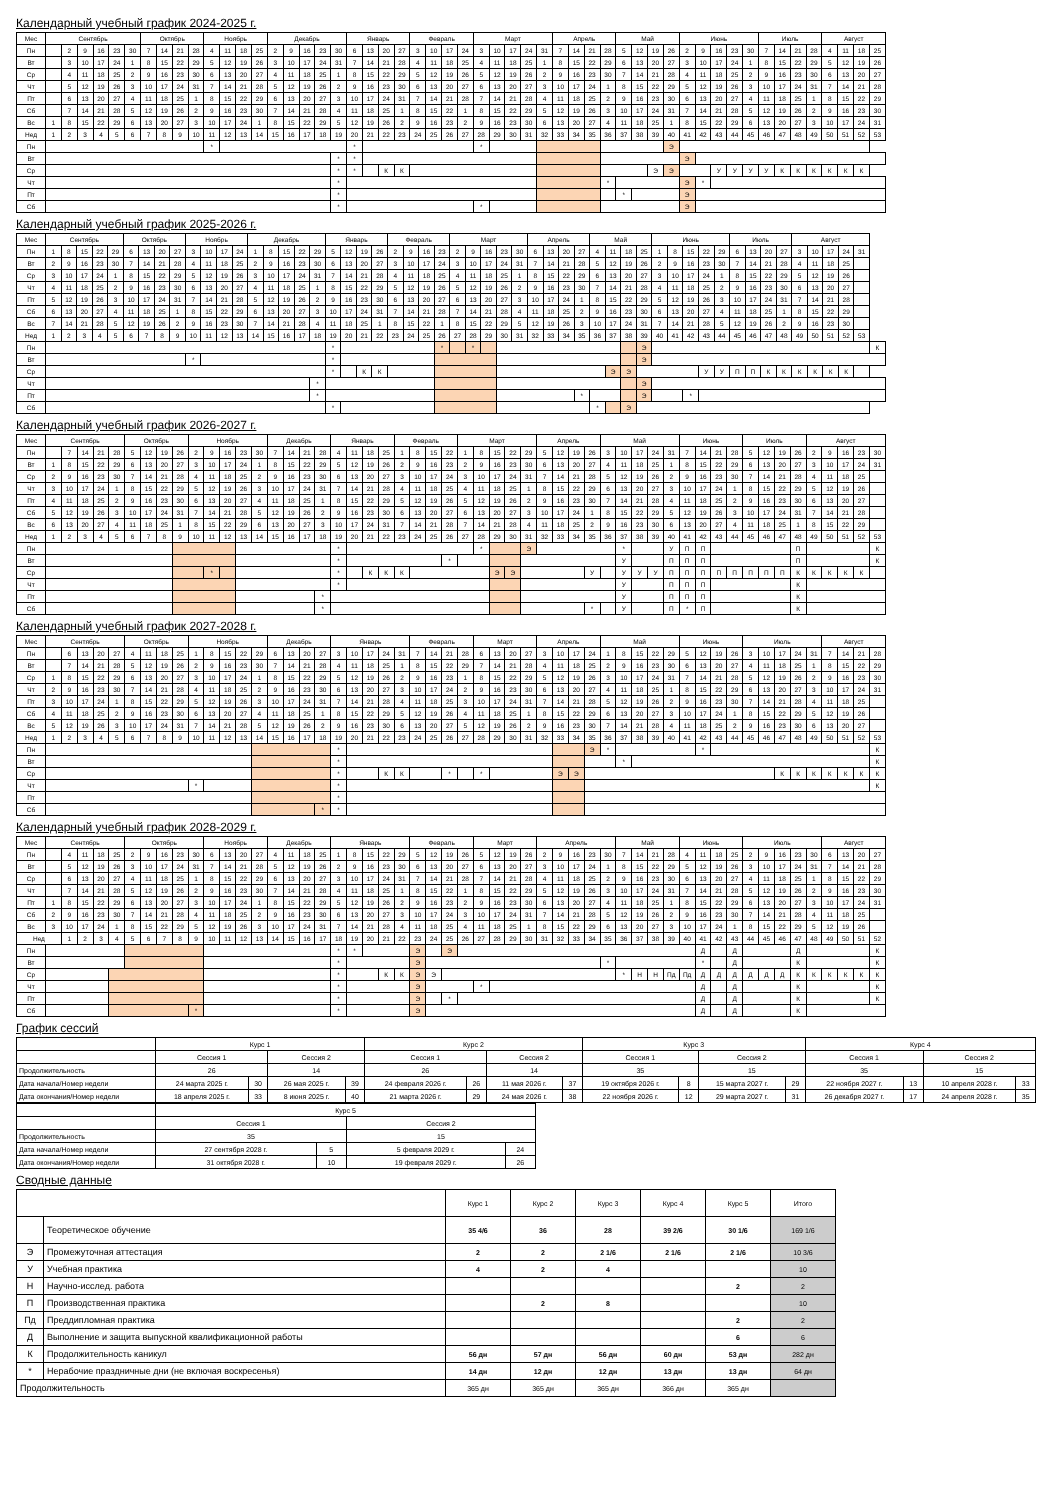Календарный учебный график 2024-2025 г.
| Мес | Сентябрь | | | | | | Октябрь | | | | Ноябрь | | | | Декабрь | | | | | Январь | | | | Февраль | | | | Март | | | | | Апрель | | | | Май | | | | Июнь | | | | | Июль | | | | Август | | | |
| Пн | | 2 | 9 | 16 | 23 | 30 | 7 | 14 | 21 | 28 | 4 | 11 | 18 | 25 | 2 | 9 | 16 | 23 | 30 | 6 | 13 | 20 | 27 | 3 | 10 | 17 | 24 | 3 | 10 | 17 | 24 | 31 | 7 | 14 | 21 | 28 | 5 | 12 | 19 | 26 | 2 | 9 | 16 | 23 | 30 | 7 | 14 | 21 | 28 | 4 | 11 | 18 | 25 |
| Вт | | 3 | 10 | 17 | 24 | 1 | 8 | 15 | 22 | 29 | 5 | 12 | 19 | 26 | 3 | 10 | 17 | 24 | 31 | 7 | 14 | 21 | 28 | 4 | 11 | 18 | 25 | 4 | 11 | 18 | 25 | 1 | 8 | 15 | 22 | 29 | 6 | 13 | 20 | 27 | 3 | 10 | 17 | 24 | 1 | 8 | 15 | 22 | 29 | 5 | 12 | 19 | 26 |
| Ср | | 4 | 11 | 18 | 25 | 2 | 9 | 16 | 23 | 30 | 6 | 13 | 20 | 27 | 4 | 11 | 18 | 25 | 1 | 8 | 15 | 22 | 29 | 5 | 12 | 19 | 26 | 5 | 12 | 19 | 26 | 2 | 9 | 16 | 23 | 30 | 7 | 14 | 21 | 28 | 4 | 11 | 18 | 25 | 2 | 9 | 16 | 23 | 30 | 6 | 13 | 20 | 27 |
| Чт | | 5 | 12 | 19 | 26 | 3 | 10 | 17 | 24 | 31 | 7 | 14 | 21 | 28 | 5 | 12 | 19 | 26 | 2 | 9 | 16 | 23 | 30 | 6 | 13 | 20 | 27 | 6 | 13 | 20 | 27 | 3 | 10 | 17 | 24 | 1 | 8 | 15 | 22 | 29 | 5 | 12 | 19 | 26 | 3 | 10 | 17 | 24 | 31 | 7 | 14 | 21 | 28 |
| Пт | | 6 | 13 | 20 | 27 | 4 | 11 | 18 | 25 | 1 | 8 | 15 | 22 | 29 | 6 | 13 | 20 | 27 | 3 | 10 | 17 | 24 | 31 | 7 | 14 | 21 | 28 | 7 | 14 | 21 | 28 | 4 | 11 | 18 | 25 | 2 | 9 | 16 | 23 | 30 | 6 | 13 | 20 | 27 | 4 | 11 | 18 | 25 | 1 | 8 | 15 | 22 | 29 |
| Сб | | 7 | 14 | 21 | 28 | 5 | 12 | 19 | 26 | 2 | 9 | 16 | 23 | 30 | 7 | 14 | 21 | 28 | 4 | 11 | 18 | 25 | 1 | 8 | 15 | 22 | 1 | 8 | 15 | 22 | 29 | 5 | 12 | 19 | 26 | 3 | 10 | 17 | 24 | 31 | 7 | 14 | 21 | 28 | 5 | 12 | 19 | 26 | 2 | 9 | 16 | 23 | 30 |
| Вс | 1 | 8 | 15 | 22 | 29 | 6 | 13 | 20 | 27 | 3 | 10 | 17 | 24 | 1 | 8 | 15 | 22 | 29 | 5 | 12 | 19 | 26 | 2 | 9 | 16 | 23 | 2 | 9 | 16 | 23 | 30 | 6 | 13 | 20 | 27 | 4 | 11 | 18 | 25 | 1 | 8 | 15 | 22 | 29 | 6 | 13 | 20 | 27 | 3 | 10 | 17 | 24 | 31 |
| Нед | 1 | 2 | 3 | 4 | 5 | 6 | 7 | 8 | 9 | 10 | 11 | 12 | 13 | 14 | 15 | 16 | 17 | 18 | 19 | 20 | 21 | 22 | 23 | 24 | 25 | 26 | 27 | 28 | 29 | 30 | 31 | 32 | 33 | 34 | 35 | 36 | 37 | 38 | 39 | 40 | 41 | 42 | 43 | 44 | 45 | 46 | 47 | 48 | 49 | 50 | 51 | 52 | 53 |
| Пн | | | | | | | | | | | * | | | | | | | | | * | | | | | | | | * | | | | | | | | | | | | Э | | | | | | | | | | | | | |
| Вт | | | | | | | | | | | | | | | | | | | * | * | | | | | | | | | | | | | | | | | | | | | Э | | | | | | | | | | | | |
| Ср | | | | | | | | | | | | | | | | | | | * | * | | К | К | | | | | | | | | | | | | | | | Э | Э | | | У | У | У | У | К | К | К | К | К | К | |
| Чт | | | | | | | | | | | | | | | | | | | * | | | | | | | | | | | | | | | | | * | | | | | Э | * | | | | | | | | | | | |
| Пт | | | | | | | | | | | | | | | | | | | * | | | | | | | | | | | | | | | | | | * | | | | Э | | | | | | | | | | | | |
| Сб | | | | | | | | | | | | | | | | | | | * | | | | | | | | | * | | | | | | | | | | | | | Э | | | | | | | | | | | | |
Календарный учебный график 2025-2026 г.
| Мес | Сентябрь | | | | | Октябрь | | | | Ноябрь | | | | Декабрь | | | | | Январь | | | | Февраль | | | | Март | | | | | Апрель | | | | Май | | | | Июнь | | | | | Июль | | | | Август | | | | | |
| Пн | 1 | 8 | 15 | 22 | 29 | 6 | 13 | 20 | 27 | 3 | 10 | 17 | 24 | 1 | 8 | 15 | 22 | 29 | 5 | 12 | 19 | 26 | 2 | 9 | 16 | 23 | 2 | 9 | 16 | 23 | 30 | 6 | 13 | 20 | 27 | 4 | 11 | 18 | 25 | 1 | 8 | 15 | 22 | 29 | 6 | 13 | 20 | 27 | 3 | 10 | 17 | 24 | 31 | |
| Вт | 2 | 9 | 16 | 23 | 30 | 7 | 14 | 21 | 28 | 4 | 11 | 18 | 25 | 2 | 9 | 16 | 23 | 30 | 6 | 13 | 20 | 27 | 3 | 10 | 17 | 24 | 3 | 10 | 17 | 24 | 31 | 7 | 14 | 21 | 28 | 5 | 12 | 19 | 26 | 2 | 9 | 16 | 23 | 30 | 7 | 14 | 21 | 28 | 4 | 11 | 18 | 25 | | |
| Ср | 3 | 10 | 17 | 24 | 1 | 8 | 15 | 22 | 29 | 5 | 12 | 19 | 26 | 3 | 10 | 17 | 24 | 31 | 7 | 14 | 21 | 28 | 4 | 11 | 18 | 25 | 4 | 11 | 18 | 25 | 1 | 8 | 15 | 22 | 29 | 6 | 13 | 20 | 27 | 3 | 10 | 17 | 24 | 1 | 8 | 15 | 22 | 29 | 5 | 12 | 19 | 26 | | |
| Чт | 4 | 11 | 18 | 25 | 2 | 9 | 16 | 23 | 30 | 6 | 13 | 20 | 27 | 4 | 11 | 18 | 25 | 1 | 8 | 15 | 22 | 29 | 5 | 12 | 19 | 26 | 5 | 12 | 19 | 26 | 2 | 9 | 16 | 23 | 30 | 7 | 14 | 21 | 28 | 4 | 11 | 18 | 25 | 2 | 9 | 16 | 23 | 30 | 6 | 13 | 20 | 27 | | |
| Пт | 5 | 12 | 19 | 26 | 3 | 10 | 17 | 24 | 31 | 7 | 14 | 21 | 28 | 5 | 12 | 19 | 26 | 2 | 9 | 16 | 23 | 30 | 6 | 13 | 20 | 27 | 6 | 13 | 20 | 27 | 3 | 10 | 17 | 24 | 1 | 8 | 15 | 22 | 29 | 5 | 12 | 19 | 26 | 3 | 10 | 17 | 24 | 31 | 7 | 14 | 21 | 28 | | |
| Сб | 6 | 13 | 20 | 27 | 4 | 11 | 18 | 25 | 1 | 8 | 15 | 22 | 29 | 6 | 13 | 20 | 27 | 3 | 10 | 17 | 24 | 31 | 7 | 14 | 21 | 28 | 7 | 14 | 21 | 28 | 4 | 11 | 18 | 25 | 2 | 9 | 16 | 23 | 30 | 6 | 13 | 20 | 27 | 4 | 11 | 18 | 25 | 1 | 8 | 15 | 22 | 29 | | |
| Вс | 7 | 14 | 21 | 28 | 5 | 12 | 19 | 26 | 2 | 9 | 16 | 23 | 30 | 7 | 14 | 21 | 28 | 4 | 11 | 18 | 25 | 1 | 8 | 15 | 22 | 1 | 8 | 15 | 22 | 29 | 5 | 12 | 19 | 26 | 3 | 10 | 17 | 24 | 31 | 7 | 14 | 21 | 28 | 5 | 12 | 19 | 26 | 2 | 9 | 16 | 23 | 30 | | |
| Нед | 1 | 2 | 3 | 4 | 5 | 6 | 7 | 8 | 9 | 10 | 11 | 12 | 13 | 14 | 15 | 16 | 17 | 18 | 19 | 20 | 21 | 22 | 23 | 24 | 25 | 26 | 27 | 28 | 29 | 30 | 31 | 32 | 33 | 34 | 35 | 36 | 37 | 38 | 39 | 40 | 41 | 42 | 43 | 44 | 45 | 46 | 47 | 48 | 49 | 50 | 51 | 52 | 53 | |
| Пн | | | | | | | | | | | | | | | | | | | * | | | | | | | * | | * | | | | | | | | | | | Э | | | | | | | | | | | | | | | К |
| Вт | | | | | | | | | | * | | | | | | | | | * | | | | | | | | | | | | | | | | | | | | Э | | | | | | | | | | | | | | | |
| Ср | | | | | | | | | | | | | | | | | | | * | | К | К | | | | | | | | | | | | | | | Э | Э | | | | | У | У | П | П | К | К | К | К | К | К | | |
| Чт | | | | | | | | | | | | | | | | | | * | | | | | | | | | | | | | | | | | | | | | Э | | | | | | | | | | | | | | | |
| Пт | | | | | | | | | | | | | | | | | | * | | | | | | | | | | | | | | | | | * | | | | Э | | | * | | | | | | | | | | | | |
| Сб | | | | | | | | | | | | | | | | | | | * | | | | | | | | | | | | | | | | | * | | Э | | | | | | | | | | | | | | | | |
Календарный учебный график 2026-2027 г.
| Мес | Сентябрь | | | | | Октябрь | | | | Ноябрь | | | | | Декабрь | | | | Январь | | | | Февраль | | | | Март | | | | | Апрель | | | | Май | | | | | Июнь | | | | Июль | | | | Август | | | | |
| Пн | | 7 | 14 | 21 | 28 | 5 | 12 | 19 | 26 | 2 | 9 | 16 | 23 | 30 | 7 | 14 | 21 | 28 | 4 | 11 | 18 | 25 | 1 | 8 | 15 | 22 | 1 | 8 | 15 | 22 | 29 | 5 | 12 | 19 | 26 | 3 | 10 | 17 | 24 | 31 | 7 | 14 | 21 | 28 | 5 | 12 | 19 | 26 | 2 | 9 | 16 | 23 | 30 |
| Вт | 1 | 8 | 15 | 22 | 29 | 6 | 13 | 20 | 27 | 3 | 10 | 17 | 24 | 1 | 8 | 15 | 22 | 29 | 5 | 12 | 19 | 26 | 2 | 9 | 16 | 23 | 2 | 9 | 16 | 23 | 30 | 6 | 13 | 20 | 27 | 4 | 11 | 18 | 25 | 1 | 8 | 15 | 22 | 29 | 6 | 13 | 20 | 27 | 3 | 10 | 17 | 24 | 31 |
| Ср | 2 | 9 | 16 | 23 | 30 | 7 | 14 | 21 | 28 | 4 | 11 | 18 | 25 | 2 | 9 | 16 | 23 | 30 | 6 | 13 | 20 | 27 | 3 | 10 | 17 | 24 | 3 | 10 | 17 | 24 | 31 | 7 | 14 | 21 | 28 | 5 | 12 | 19 | 26 | 2 | 9 | 16 | 23 | 30 | 7 | 14 | 21 | 28 | 4 | 11 | 18 | 25 | |
| Чт | 3 | 10 | 17 | 24 | 1 | 8 | 15 | 22 | 29 | 5 | 12 | 19 | 26 | 3 | 10 | 17 | 24 | 31 | 7 | 14 | 21 | 28 | 4 | 11 | 18 | 25 | 4 | 11 | 18 | 25 | 1 | 8 | 15 | 22 | 29 | 6 | 13 | 20 | 27 | 3 | 10 | 17 | 24 | 1 | 8 | 15 | 22 | 29 | 5 | 12 | 19 | 26 | |
| Пт | 4 | 11 | 18 | 25 | 2 | 9 | 16 | 23 | 30 | 6 | 13 | 20 | 27 | 4 | 11 | 18 | 25 | 1 | 8 | 15 | 22 | 29 | 5 | 12 | 19 | 26 | 5 | 12 | 19 | 26 | 2 | 9 | 16 | 23 | 30 | 7 | 14 | 21 | 28 | 4 | 11 | 18 | 25 | 2 | 9 | 16 | 23 | 30 | 6 | 13 | 20 | 27 | |
| Сб | 5 | 12 | 19 | 26 | 3 | 10 | 17 | 24 | 31 | 7 | 14 | 21 | 28 | 5 | 12 | 19 | 26 | 2 | 9 | 16 | 23 | 30 | 6 | 13 | 20 | 27 | 6 | 13 | 20 | 27 | 3 | 10 | 17 | 24 | 1 | 8 | 15 | 22 | 29 | 5 | 12 | 19 | 26 | 3 | 10 | 17 | 24 | 31 | 7 | 14 | 21 | 28 | |
| Вс | 6 | 13 | 20 | 27 | 4 | 11 | 18 | 25 | 1 | 8 | 15 | 22 | 29 | 6 | 13 | 20 | 27 | 3 | 10 | 17 | 24 | 31 | 7 | 14 | 21 | 28 | 7 | 14 | 21 | 28 | 4 | 11 | 18 | 25 | 2 | 9 | 16 | 23 | 30 | 6 | 13 | 20 | 27 | 4 | 11 | 18 | 25 | 1 | 8 | 15 | 22 | 29 | |
| Нед | 1 | 2 | 3 | 4 | 5 | 6 | 7 | 8 | 9 | 10 | 11 | 12 | 13 | 14 | 15 | 16 | 17 | 18 | 19 | 20 | 21 | 22 | 23 | 24 | 25 | 26 | 27 | 28 | 29 | 30 | 31 | 32 | 33 | 34 | 35 | 36 | 37 | 38 | 39 | 40 | 41 | 42 | 43 | 44 | 45 | 46 | 47 | 48 | 49 | 50 | 51 | 52 | 53 |
| Пн | | | | | | | | | | | | | | | | | | | * | | | | | | | | | * | | | Э | | | | | | * | | | У | П | П | | | | | | П | | | | | К |
| Вт | | | | | | | | | | | | | | | | | | | * | | | | | | | * | | | | | | | | | | | У | | | П | П | П | | | | | | П | | | | | К |
| Ср | | | | | | | | | | | * | | | | | | | | * | | К | К | К | | | | | | Э | Э | | | | | У | | У | У | У | П | П | П | П | П | П | П | П | К | К | К | К | К | |
| Чт | | | | | | | | | | | | | | | | | | | * | | | | | | | | | | | | | | | | | | У | | | П | П | П | | | | | | К | | | | | |
| Пт | | | | | | | | | | | | | | | | | | * | | | | | | | | | | | | | | | | | | | У | | | П | П | П | | | | | | К | | | | | |
| Сб | | | | | | | | | | | | | | | | | | * | | | | | | | | | | | | | | | | | * | | У | | | П | * | П | | | | | | К | | | | | |
Календарный учебный график 2027-2028 г.
| Мес | Сентябрь | | | | | Октябрь | | | | Ноябрь | | | | | Декабрь | | | | Январь | | | | | Февраль | | | | Март | | | | Апрель | | | | Май | | | | | Июнь | | | | Июль | | | | | Август | | | |
| Пн | | 6 | 13 | 20 | 27 | 4 | 11 | 18 | 25 | 1 | 8 | 15 | 22 | 29 | 6 | 13 | 20 | 27 | 3 | 10 | 17 | 24 | 31 | 7 | 14 | 21 | 28 | 6 | 13 | 20 | 27 | 3 | 10 | 17 | 24 | 1 | 8 | 15 | 22 | 29 | 5 | 12 | 19 | 26 | 3 | 10 | 17 | 24 | 31 | 7 | 14 | 21 | 28 |
| Вт | | 7 | 14 | 21 | 28 | 5 | 12 | 19 | 26 | 2 | 9 | 16 | 23 | 30 | 7 | 14 | 21 | 28 | 4 | 11 | 18 | 25 | 1 | 8 | 15 | 22 | 29 | 7 | 14 | 21 | 28 | 4 | 11 | 18 | 25 | 2 | 9 | 16 | 23 | 30 | 6 | 13 | 20 | 27 | 4 | 11 | 18 | 25 | 1 | 8 | 15 | 22 | 29 |
| Ср | 1 | 8 | 15 | 22 | 29 | 6 | 13 | 20 | 27 | 3 | 10 | 17 | 24 | 1 | 8 | 15 | 22 | 29 | 5 | 12 | 19 | 26 | 2 | 9 | 16 | 23 | 1 | 8 | 15 | 22 | 29 | 5 | 12 | 19 | 26 | 3 | 10 | 17 | 24 | 31 | 7 | 14 | 21 | 28 | 5 | 12 | 19 | 26 | 2 | 9 | 16 | 23 | 30 |
| Чт | 2 | 9 | 16 | 23 | 30 | 7 | 14 | 21 | 28 | 4 | 11 | 18 | 25 | 2 | 9 | 16 | 23 | 30 | 6 | 13 | 20 | 27 | 3 | 10 | 17 | 24 | 2 | 9 | 16 | 23 | 30 | 6 | 13 | 20 | 27 | 4 | 11 | 18 | 25 | 1 | 8 | 15 | 22 | 29 | 6 | 13 | 20 | 27 | 3 | 10 | 17 | 24 | 31 |
| Пт | 3 | 10 | 17 | 24 | 1 | 8 | 15 | 22 | 29 | 5 | 12 | 19 | 26 | 3 | 10 | 17 | 24 | 31 | 7 | 14 | 21 | 28 | 4 | 11 | 18 | 25 | 3 | 10 | 17 | 24 | 31 | 7 | 14 | 21 | 28 | 5 | 12 | 19 | 26 | 2 | 9 | 16 | 23 | 30 | 7 | 14 | 21 | 28 | 4 | 11 | 18 | 25 | |
| Сб | 4 | 11 | 18 | 25 | 2 | 9 | 16 | 23 | 30 | 6 | 13 | 20 | 27 | 4 | 11 | 18 | 25 | 1 | 8 | 15 | 22 | 29 | 5 | 12 | 19 | 26 | 4 | 11 | 18 | 25 | 1 | 8 | 15 | 22 | 29 | 6 | 13 | 20 | 27 | 3 | 10 | 17 | 24 | 1 | 8 | 15 | 22 | 29 | 5 | 12 | 19 | 26 | |
| Вс | 5 | 12 | 19 | 26 | 3 | 10 | 17 | 24 | 31 | 7 | 14 | 21 | 28 | 5 | 12 | 19 | 26 | 2 | 9 | 16 | 23 | 30 | 6 | 13 | 20 | 27 | 5 | 12 | 19 | 26 | 2 | 9 | 16 | 23 | 30 | 7 | 14 | 21 | 28 | 4 | 11 | 18 | 25 | 2 | 9 | 16 | 23 | 30 | 6 | 13 | 20 | 27 | |
| Нед | 1 | 2 | 3 | 4 | 5 | 6 | 7 | 8 | 9 | 10 | 11 | 12 | 13 | 14 | 15 | 16 | 17 | 18 | 19 | 20 | 21 | 22 | 23 | 24 | 25 | 26 | 27 | 28 | 29 | 30 | 31 | 32 | 33 | 34 | 35 | 36 | 37 | 38 | 39 | 40 | 41 | 42 | 43 | 44 | 45 | 46 | 47 | 48 | 49 | 50 | 51 | 52 | 53 |
| Пн | | | | | | | | | | | | | | | | | | | * | | | | | | | | | | | | | | | | Э | * | | | | | | * | | | | | | | | | | | К |
| Вт | | | | | | | | | | | | | | | | | | | * | | | | | | | | | | | | | | | | | | * | | | | | | | | | | | | | | | | К |
| Ср | | | | | | | | | | | | | | | | | | | * | | | К | К | | | * | | * | | | | | Э | Э | | | | | | | | | | | | | К | К | К | К | К | К | К |
| Чт | | | | | | | | | | * | | | | | | | | | * | | | | | | | | | | | | | | | | | | | | | | | | | | | | | | | | | | К |
| Пт | | | | | | | | | | | | | | | | | | | * | | | | | | | | | | | | | | | | | | | | | | | | | | | | | | | | | | |
| Сб | | | | | | | | | | | | | | | | | | * | * | | | | | | | | | | | | | | | | | | | | | | | | | | | | | | | | | | |
Календарный учебный график 2028-2029 г.
| Мес | Сентябрь | | | | | Октябрь | | | | | Ноябрь | | | | Декабрь | | | | Январь | | | | | Февраль | | | | Март | | | | Апрель | | | | | Май | | | | Июнь | | | | Июль | | | | | Август | | | |
| Пн | | 4 | 11 | 18 | 25 | 2 | 9 | 16 | 23 | 30 | 6 | 13 | 20 | 27 | 4 | 11 | 18 | 25 | 1 | 8 | 15 | 22 | 29 | 5 | 12 | 19 | 26 | 5 | 12 | 19 | 26 | 2 | 9 | 16 | 23 | 30 | 7 | 14 | 21 | 28 | 4 | 11 | 18 | 25 | 2 | 9 | 16 | 23 | 30 | 6 | 13 | 20 | 27 |
| Вт | | 5 | 12 | 19 | 26 | 3 | 10 | 17 | 24 | 31 | 7 | 14 | 21 | 28 | 5 | 12 | 19 | 26 | 2 | 9 | 16 | 23 | 30 | 6 | 13 | 20 | 27 | 6 | 13 | 20 | 27 | 3 | 10 | 17 | 24 | 1 | 8 | 15 | 22 | 29 | 5 | 12 | 19 | 26 | 3 | 10 | 17 | 24 | 31 | 7 | 14 | 21 | 28 |
| Ср | | 6 | 13 | 20 | 27 | 4 | 11 | 18 | 25 | 1 | 8 | 15 | 22 | 29 | 6 | 13 | 20 | 27 | 3 | 10 | 17 | 24 | 31 | 7 | 14 | 21 | 28 | 7 | 14 | 21 | 28 | 4 | 11 | 18 | 25 | 2 | 9 | 16 | 23 | 30 | 6 | 13 | 20 | 27 | 4 | 11 | 18 | 25 | 1 | 8 | 15 | 22 | 29 |
| Чт | | 7 | 14 | 21 | 28 | 5 | 12 | 19 | 26 | 2 | 9 | 16 | 23 | 30 | 7 | 14 | 21 | 28 | 4 | 11 | 18 | 25 | 1 | 8 | 15 | 22 | 1 | 8 | 15 | 22 | 29 | 5 | 12 | 19 | 26 | 3 | 10 | 17 | 24 | 31 | 7 | 14 | 21 | 28 | 5 | 12 | 19 | 26 | 2 | 9 | 16 | 23 | 30 |
| Пт | 1 | 8 | 15 | 22 | 29 | 6 | 13 | 20 | 27 | 3 | 10 | 17 | 24 | 1 | 8 | 15 | 22 | 29 | 5 | 12 | 19 | 26 | 2 | 9 | 16 | 23 | 2 | 9 | 16 | 23 | 30 | 6 | 13 | 20 | 27 | 4 | 11 | 18 | 25 | 1 | 8 | 15 | 22 | 29 | 6 | 13 | 20 | 27 | 3 | 10 | 17 | 24 | 31 |
| Сб | 2 | 9 | 16 | 23 | 30 | 7 | 14 | 21 | 28 | 4 | 11 | 18 | 25 | 2 | 9 | 16 | 23 | 30 | 6 | 13 | 20 | 27 | 3 | 10 | 17 | 24 | 3 | 10 | 17 | 24 | 31 | 7 | 14 | 21 | 28 | 5 | 12 | 19 | 26 | 2 | 9 | 16 | 23 | 30 | 7 | 14 | 21 | 28 | 4 | 11 | 18 | 25 | |
| Вс | 3 | 10 | 17 | 24 | 1 | 8 | 15 | 22 | 29 | 5 | 12 | 19 | 26 | 3 | 10 | 17 | 24 | 31 | 7 | 14 | 21 | 28 | 4 | 11 | 18 | 25 | 4 | 11 | 18 | 25 | 1 | 8 | 15 | 22 | 29 | 6 | 13 | 20 | 27 | 3 | 10 | 17 | 24 | 1 | 8 | 15 | 22 | 29 | 5 | 12 | 19 | 26 | |
| Нед | | 1 | 2 | 3 | 4 | 5 | 6 | 7 | 8 | 9 | 10 | 11 | 12 | 13 | 14 | 15 | 16 | 17 | 18 | 19 | 20 | 21 | 22 | 23 | 24 | 25 | 26 | 27 | 28 | 29 | 30 | 31 | 32 | 33 | 34 | 35 | 36 | 37 | 38 | 39 | 40 | 41 | 42 | 43 | 44 | 45 | 46 | 47 | 48 | 49 | 50 | 51 | 52 |
| Пн | | | | | | | | | | | | | | | | | | | * | * | | | | Э | | Э | | | | | | | | | | | | | | | | Д | | Д | | | | Д | | | | | К |
| Вт | | | | | | | | | | | | | | | | | | | * | | | | | Э | | | | | | | | | | | | * | | | | | | * | | Д | | | | К | | | | | К |
| Ср | | | | | | | | | | | | | | | | | | | * | | | К | К | Э | Э | | | | | | | | | | | | * | Н | Н | Пд | Пд | Д | Д | Д | Д | Д | Д | К | К | К | К | К | К |
| Чт | | | | | | | | | | | | | | | | | | | * | | | | | Э | | | | * | | | | | | | | | | | | | | Д | | Д | | | | К | | | | | К |
| Пт | | | | | | | | | | | | | | | | | | | * | | | | | Э | | * | | | | | | | | | | | | | | | | Д | | Д | | | | К | | | | | К |
| Сб | | | | | | | | | | * | | | | | | | | | * | | | | | Э | | | | | | | | | | | | | | | | | | Д | | Д | | | | К | | | | | |
График сессий
| | Курс 1 | | | | Курс 2 | | | | Курс 3 | | | | Курс 4 | | | |
| | Сессия 1 | | Сессия 2 | | Сессия 1 | | Сессия 2 | | Сессия 1 | | Сессия 2 | | Сессия 1 | | Сессия 2 | |
| Продолжительность | 26 | | 14 | | 26 | | 14 | | 35 | | 15 | | 35 | | 15 | |
| Дата начала/Номер недели | 24 марта 2025 г. | 30 | 26 мая 2025 г. | 39 | 24 февраля 2026 г. | 26 | 11 мая 2026 г. | 37 | 19 октября 2026 г. | 8 | 15 марта 2027 г. | 29 | 22 ноября 2027 г. | 13 | 10 апреля 2028 г. | 33 |
| Дата окончания/Номер недели | 18 апреля 2025 г. | 33 | 8 июня 2025 г. | 40 | 21 марта 2026 г. | 29 | 24 мая 2026 г. | 38 | 22 ноября 2026 г. | 12 | 29 марта 2027 г. | 31 | 26 декабря 2027 г. | 17 | 24 апреля 2028 г. | 35 |
| | Курс 5 | | | |
| | Сессия 1 | | Сессия 2 | |
| Продолжительность | 35 | | 15 | |
| Дата начала/Номер недели | 27 сентября 2028 г. | 5 | 5 февраля 2029 г. | 24 |
| Дата окончания/Номер недели | 31 октября 2028 г. | 10 | 19 февраля 2029 г. | 26 |
Сводные данные
| | | Курс 1 | Курс 2 | Курс 3 | Курс 4 | Курс 5 | Итого |
| | Теоретическое обучение | 35 4/6 | 36 | 28 | 39 2/6 | 30 1/6 | 169 1/6 |
| Э | Промежуточная аттестация | 2 | 2 | 2 1/6 | 2 1/6 | 2 1/6 | 10 3/6 |
| У | Учебная практика | 4 | 2 | 4 | | | 10 |
| Н | Научно-исслед. работа | | | | | 2 | 2 |
| П | Производственная практика | | 2 | 8 | | | 10 |
| Пд | Преддипломная практика | | | | | 2 | 2 |
| Д | Выполнение и защита выпускной квалификационной работы | | | | | 6 | 6 |
| К | Продолжительность каникул | 56 дн | 57 дн | 56 дн | 60 дн | 53 дн | 282 дн |
| * | Нерабочие праздничные дни (не включая воскресенья) | 14 дн | 12 дн | 12 дн | 13 дн | 13 дн | 64 дн |
| Продолжительность | | 365 дн | 365 дн | 365 дн | 366 дн | 365 дн | |